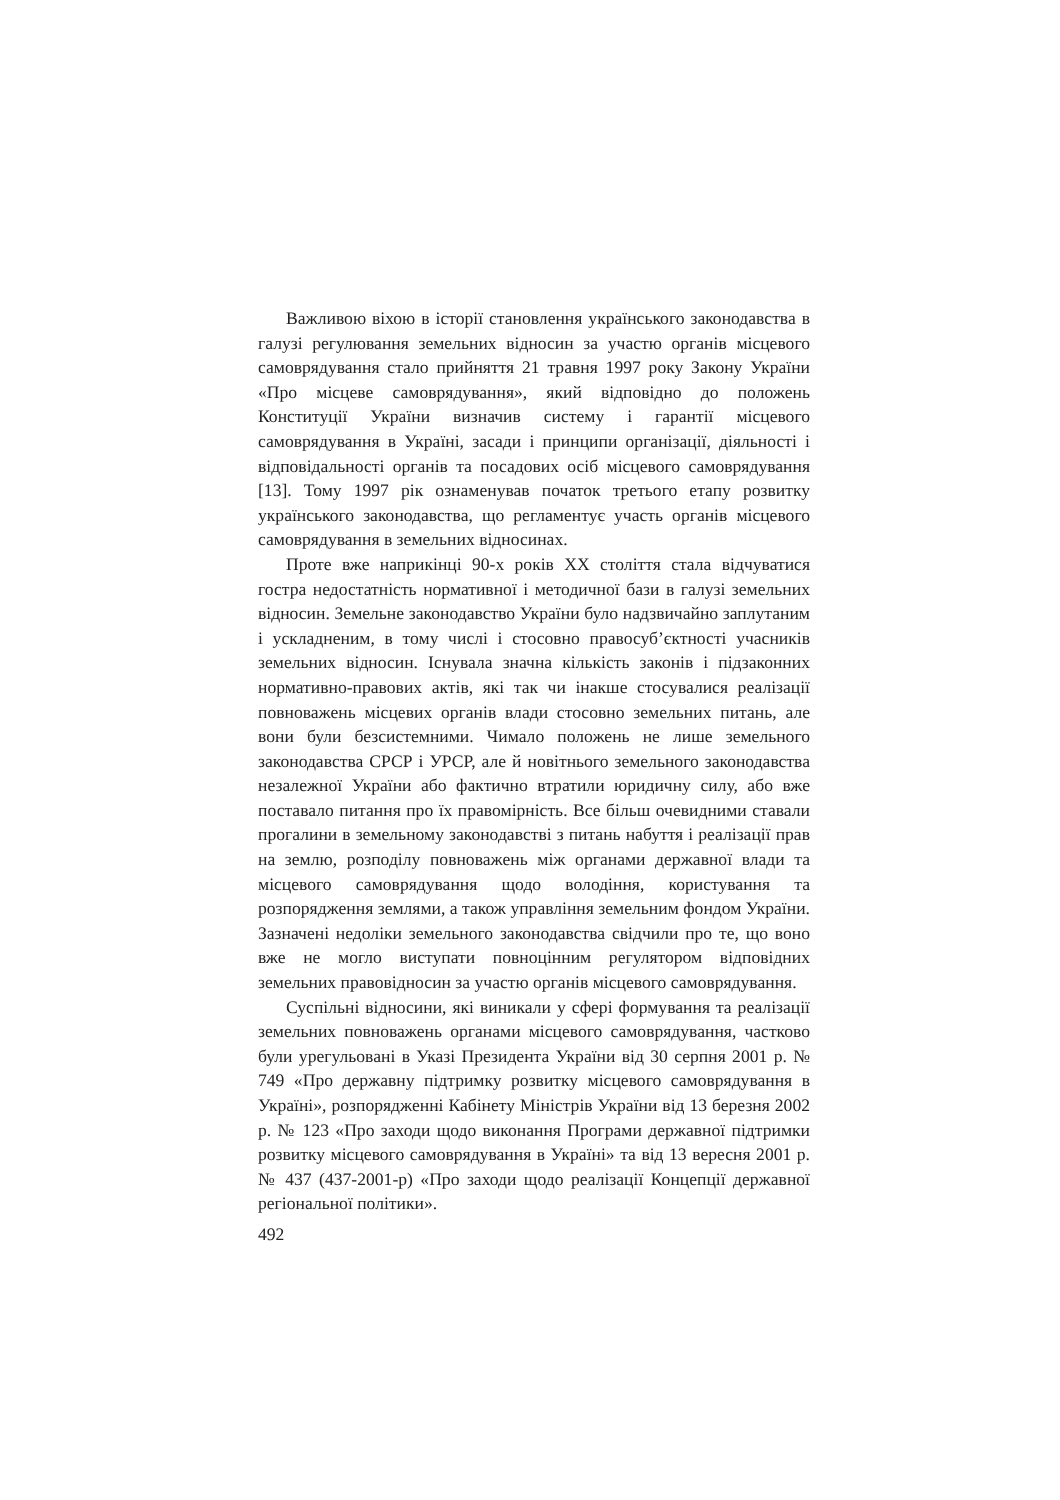Важливою віхою в історії становлення українського законодавства в галузі регулювання земельних відносин за участю органів місцевого самоврядування стало прийняття 21 травня 1997 року Закону України «Про місцеве самоврядування», який відповідно до положень Конституції України визначив систему і гарантії місцевого самоврядування в Україні, засади і принципи організації, діяльності і відповідальності органів та посадових осіб місцевого самоврядування [13]. Тому 1997 рік ознаменував початок третього етапу розвитку українського законодавства, що регламентує участь органів місцевого самоврядування в земельних відносинах.
Проте вже наприкінці 90-х років XX століття стала відчуватися гостра недостатність нормативної і методичної бази в галузі земельних відносин. Земельне законодавство України було надзвичайно заплутаним і ускладненим, в тому числі і стосовно правосуб’єктності учасників земельних відносин. Існувала значна кількість законів і підзаконних нормативно-правових актів, які так чи інакше стосувалися реалізації повноважень місцевих органів влади стосовно земельних питань, але вони були безсистемними. Чимало положень не лише земельного законодавства СРСР і УРСР, але й новітнього земельного законодавства незалежної України або фактично втратили юридичну силу, або вже поставало питання про їх правомірність. Все більш очевидними ставали прогалини в земельному законодавстві з питань набуття і реалізації прав на землю, розподілу повноважень між органами державної влади та місцевого самоврядування щодо володіння, користування та розпорядження землями, а також управління земельним фондом України. Зазначені недоліки земельного законодавства свідчили про те, що воно вже не могло виступати повноцінним регулятором відповідних земельних правовідносин за участю органів місцевого самоврядування.
Суспільні відносини, які виникали у сфері формування та реалізації земельних повноважень органами місцевого самоврядування, частково були урегульовані в Указі Президента України від 30 серпня 2001 р. № 749 «Про державну підтримку розвитку місцевого самоврядування в Україні», розпорядженні Кабінету Міністрів України від 13 березня 2002 р. № 123 «Про заходи щодо виконання Програми державної підтримки розвитку місцевого самоврядування в Україні» та від 13 вересня 2001 р. № 437 (437-2001-р) «Про заходи щодо реалізації Концепції державної регіональної політики».
492